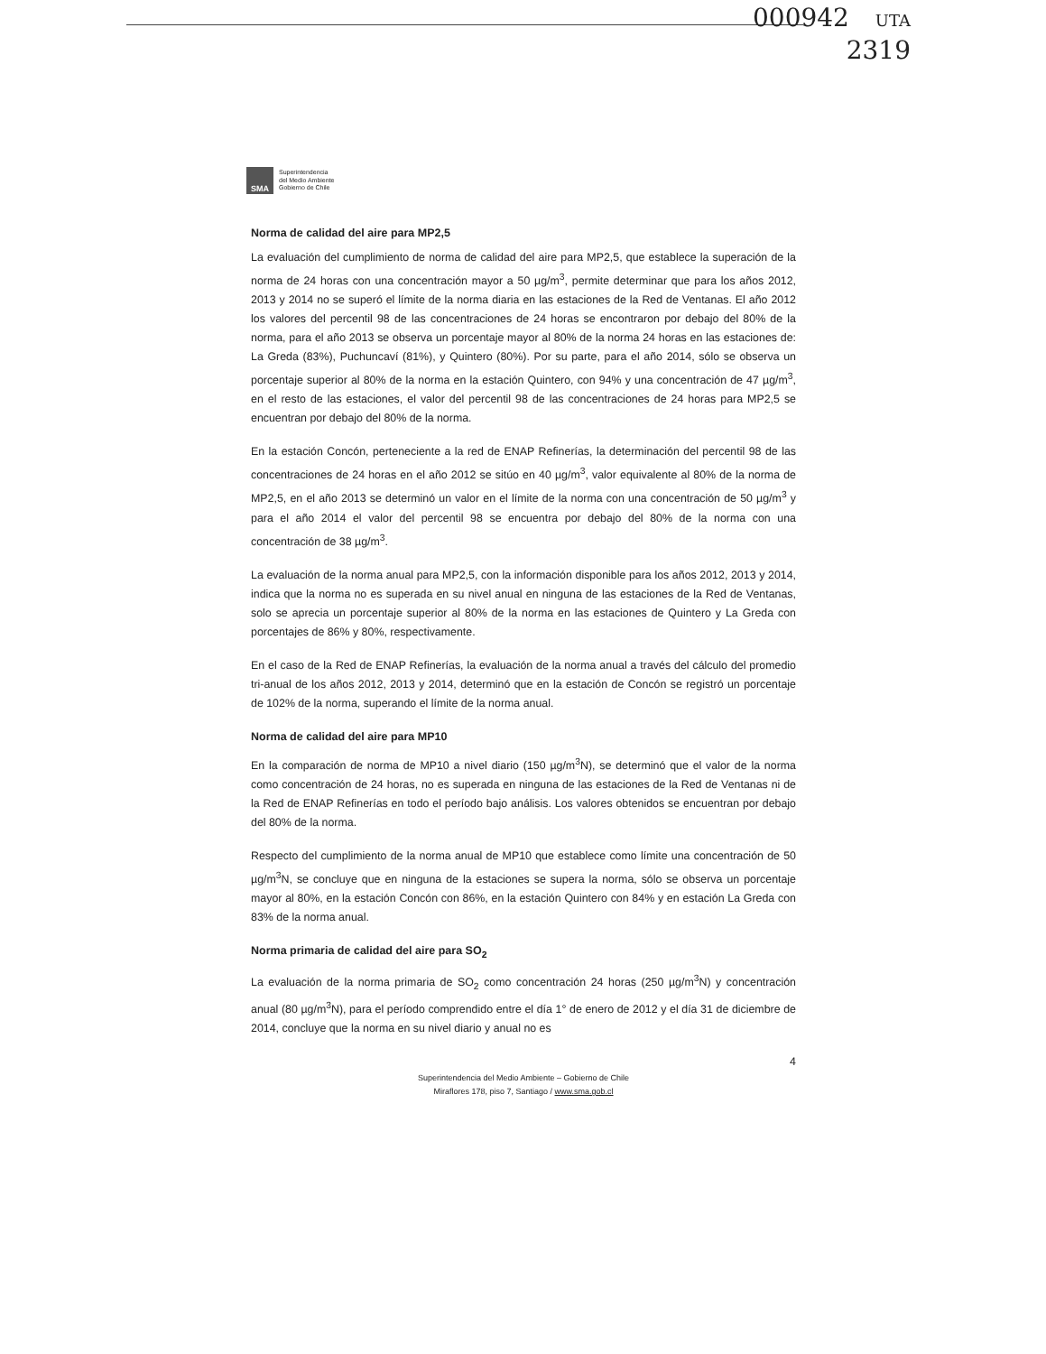000942 UTA
2319
SMA
Superintendencia
del Medio Ambiente
Gobierno de Chile
Norma de calidad del aire para MP2,5
La evaluación del cumplimiento de norma de calidad del aire para MP2,5, que establece la superación de la norma de 24 horas con una concentración mayor a 50 µg/m<sup>3</sup>, permite determinar que para los años 2012, 2013 y 2014 no se superó el límite de la norma diaria en las estaciones de la Red de Ventanas. El año 2012 los valores del percentil 98 de las concentraciones de 24 horas se encontraron por debajo del 80% de la norma, para el año 2013 se observa un porcentaje mayor al 80% de la norma 24 horas en las estaciones de: La Greda (83%), Puchuncaví (81%), y Quintero (80%). Por su parte, para el año 2014, sólo se observa un porcentaje superior al 80% de la norma en la estación Quintero, con 94% y una concentración de 47 µg/m<sup>3</sup>, en el resto de las estaciones, el valor del percentil 98 de las concentraciones de 24 horas para MP2,5 se encuentran por debajo del 80% de la norma.
En la estación Concón, perteneciente a la red de ENAP Refinerías, la determinación del percentil 98 de las concentraciones de 24 horas en el año 2012 se sitúo en 40 µg/m<sup>3</sup>, valor equivalente al 80% de la norma de MP2,5, en el año 2013 se determinó un valor en el límite de la norma con una concentración de 50 µg/m<sup>3</sup> y para el año 2014 el valor del percentil 98 se encuentra por debajo del 80% de la norma con una concentración de 38 µg/m<sup>3</sup>.
La evaluación de la norma anual para MP2,5, con la información disponible para los años 2012, 2013 y 2014, indica que la norma no es superada en su nivel anual en ninguna de las estaciones de la Red de Ventanas, solo se aprecia un porcentaje superior al 80% de la norma en las estaciones de Quintero y La Greda con porcentajes de 86% y 80%, respectivamente.
En el caso de la Red de ENAP Refinerías, la evaluación de la norma anual a través del cálculo del promedio tri-anual de los años 2012, 2013 y 2014, determinó que en la estación de Concón se registró un porcentaje de 102% de la norma, superando el límite de la norma anual.
Norma de calidad del aire para MP10
En la comparación de norma de MP10 a nivel diario (150 µg/m<sup>3</sup>N), se determinó que el valor de la norma como concentración de 24 horas, no es superada en ninguna de las estaciones de la Red de Ventanas ni de la Red de ENAP Refinerías en todo el período bajo análisis. Los valores obtenidos se encuentran por debajo del 80% de la norma.
Respecto del cumplimiento de la norma anual de MP10 que establece como límite una concentración de 50 µg/m<sup>3</sup>N, se concluye que en ninguna de la estaciones se supera la norma, sólo se observa un porcentaje mayor al 80%, en la estación Concón con 86%, en la estación Quintero con 84% y en estación La Greda con 83% de la norma anual.
Norma primaria de calidad del aire para SO<sub>2</sub>
La evaluación de la norma primaria de SO<sub>2</sub> como concentración 24 horas (250 µg/m<sup>3</sup>N) y concentración anual (80 µg/m<sup>3</sup>N), para el período comprendido entre el día 1° de enero de 2012 y el día 31 de diciembre de 2014, concluye que la norma en su nivel diario y anual no es
4
Superintendencia del Medio Ambiente – Gobierno de Chile
Miraflores 178, piso 7, Santiago / www.sma.gob.cl